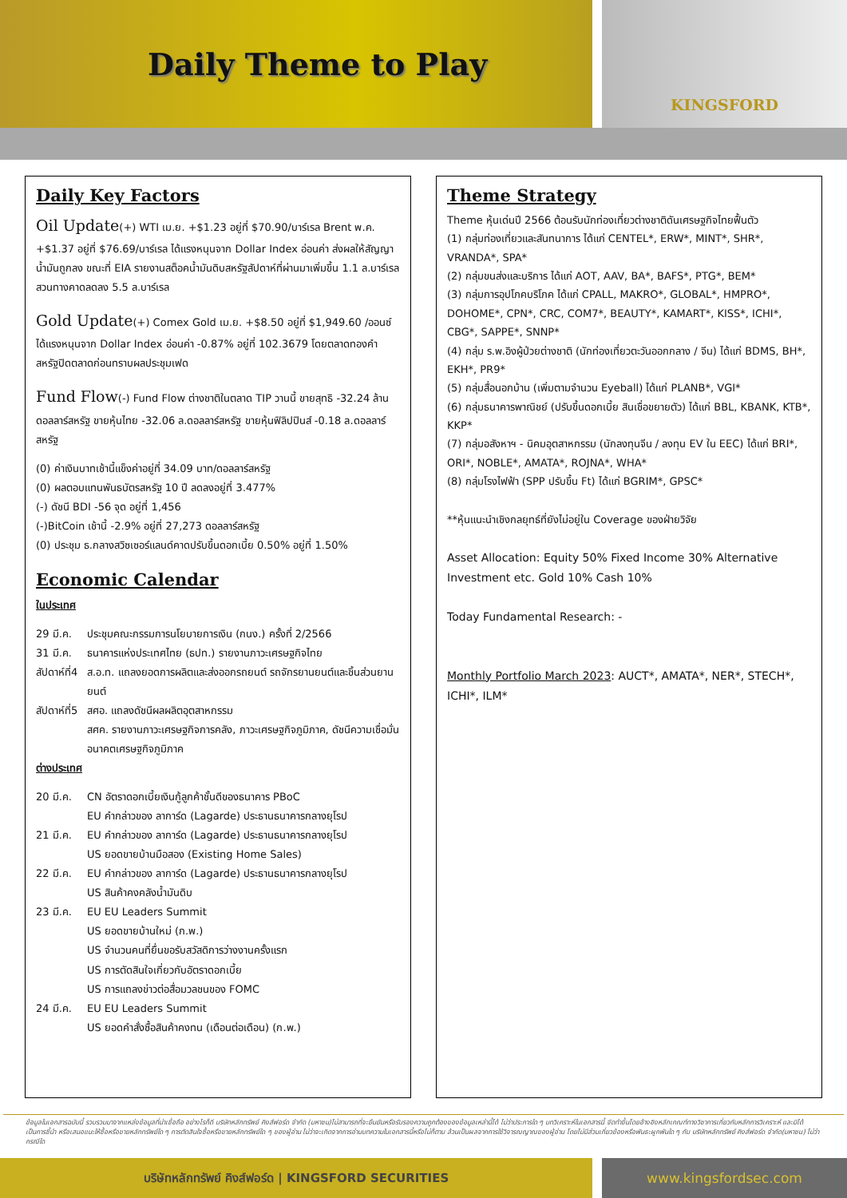Daily Theme to Play
KINGSFORD
Daily Key Factors
Oil Update(+) WTI เม.ย. +$1.23 อยู่ที่ $70.90/บาร์เรล Brent พ.ค. +$1.37 อยู่ที่ $76.69/บาร์เรล ได้แรงหนุนจาก Dollar Index อ่อนค่า ส่งผลให้สัญญาน้ำมันถูกลง ขณะที่ EIA รายงานสต็อคน้ำมันดิบสหรัฐสัปดาห์ที่ผ่านมาเพิ่มขึ้น 1.1 ล.บาร์เรล สวนทางคาดลดลง 5.5 ล.บาร์เรล
Gold Update(+) Comex Gold เม.ย. +$8.50 อยู่ที่ $1,949.60 /ออนซ์ ได้แรงหนุนจาก Dollar Index อ่อนค่า -0.87% อยู่ที่ 102.3679 โดยตลาดทองคำสหรัฐปิดตลาดก่อนทราบผลประชุมเฟด
Fund Flow(-) Fund Flow ต่างชาติในตลาด TIP วานนี้ ขายสุทธิ -32.24 ล้านดอลลาร์สหรัฐ ขายหุ้นไทย -32.06 ล.ดอลลาร์สหรัฐ ขายหุ้นฟิลิปปินส์ -0.18 ล.ดอลลาร์สหรัฐ
(0) ค่าเงินบาทเช้านี้แข็งค่าอยู่ที่ 34.09 บาท/ดอลลาร์สหรัฐ
(0) ผลตอบแทนพันธบัตรสหรัฐ 10 ปี ลดลงอยู่ที่ 3.477%
(-) ดัชนี BDI -56 จุด อยู่ที่ 1,456
(-)BitCoin เช้านี้ -2.9% อยู่ที่ 27,273 ดอลลาร์สหรัฐ
(0) ประชุม ธ.กลางสวิซเซอร์แลนด์คาดปรับขึ้นดอกเบี้ย 0.50% อยู่ที่ 1.50%
Economic Calendar
ในประเทศ
29 มี.ค. ประชุมคณะกรรมการนโยบายการเงิน (กนง.) ครั้งที่ 2/2566
31 มี.ค. ธนาคารแห่งประเทศไทย (ธปท.) รายงานภาวะเศรษฐกิจไทย
สัปดาห์ที่4 ส.อ.ท. แถลงยอดการผลิตและส่งออกรถยนต์ รถจักรยานยนต์และชิ้นส่วนยานยนต์
สัปดาห์ที่5 สศอ. แถลงดัชนีผลผลิตอุตสาหกรรม
สศค. รายงานภาวะเศรษฐกิจการคลัง, ภาวะเศรษฐกิจภูมิภาค, ดัชนีความเชื่อมั่นอนาคตเศรษฐกิจภูมิภาค
ต่างประเทศ
20 มี.ค. CN อัตราดอกเบี้ยเงินกู้ลูกค้าชั้นดีของธนาคาร PBoC
EU คำกล่าวของ ลาการ์ด (Lagarde) ประธานธนาคารกลางยุโรป
21 มี.ค. EU คำกล่าวของ ลาการ์ด (Lagarde) ประธานธนาคารกลางยุโรป
US ยอดขายบ้านมือสอง (Existing Home Sales)
22 มี.ค. EU คำกล่าวของ ลาการ์ด (Lagarde) ประธานธนาคารกลางยุโรป
US สินค้าคงคลังน้ำมันดิบ
23 มี.ค. EU EU Leaders Summit
US ยอดขายบ้านใหม่ (ก.พ.)
US จำนวนคนที่ยื่นขอรับสวัสดิการว่างงานครั้งแรก
US การตัดสินใจเกี่ยวกับอัตราดอกเบี้ย
US การแถลงข่าวต่อสื่อมวลชนของ FOMC
24 มี.ค. EU EU Leaders Summit
US ยอดคำสั่งซื้อสินค้าคงทน (เดือนต่อเดือน) (ก.พ.)
Theme Strategy
Theme หุ้นเด่นปี 2566 ต้อนรับนักท่องเที่ยวต่างชาติดันเศรษฐกิจไทยฟื้นตัว
(1) กลุ่มท่องเที่ยวและสันทนาการ ได้แก่ CENTEL*, ERW*, MINT*, SHR*, VRANDA*, SPA*
(2) กลุ่มขนส่งและบริการ ได้แก่ AOT, AAV, BA*, BAFS*, PTG*, BEM*
(3) กลุ่มการอุปโภคบริโภค ได้แก่ CPALL, MAKRO*, GLOBAL*, HMPRO*, DOHOME*, CPN*, CRC, COM7*, BEAUTY*, KAMART*, KISS*, ICHI*, CBG*, SAPPE*, SNNP*
(4) กลุ่ม ร.พ.อิงผู้ป่วยต่างชาติ (นักท่องเที่ยวตะวันออกกลาง / จีน) ได้แก่ BDMS, BH*, EKH*, PR9*
(5) กลุ่มสื่อนอกบ้าน (เพิ่มตามจำนวน Eyeball) ได้แก่ PLANB*, VGI*
(6) กลุ่มธนาคารพาณิชย์ (ปรับขึ้นดอกเบี้ย สินเชื่อขยายตัว) ได้แก่ BBL, KBANK, KTB*, KKP*
(7) กลุ่มอสังหาฯ - นิคมอุตสาหกรรม (นักลงทุนจีน / ลงทุน EV ใน EEC) ได้แก่ BRI*, ORI*, NOBLE*, AMATA*, ROJNA*, WHA*
(8) กลุ่มโรงไฟฟ้า (SPP ปรับขึ้น Ft) ได้แก่ BGRIM*, GPSC*
**หุ้นแนะนำเชิงกลยุทธ์ที่ยังไม่อยู่ใน Coverage ของฝ่ายวิจัย
Asset Allocation: Equity 50% Fixed Income 30% Alternative Investment etc. Gold 10% Cash 10%
Today Fundamental Research: -
Monthly Portfolio March 2023: AUCT*, AMATA*, NER*, STECH*, ICHI*, ILM*
ข้อมูลในเอกสารฉบับนี้ รวบรวมมาจากแหล่งข้อมูลที่น่าเชื่อถือ อย่างไรก็ดี บริษัทหลักทรัพย์ คิงส์ฟอร์ด จำกัด (มหาชน)ไม่สามารถที่จะยืนยันหรือรับรองความถูกต้องของข้อมูลเหล่านี้ได้ ไม่ว่าประการใด ๆ บทวิเคราะห์ในเอกสารนี้ จัดทำขึ้นโดยอ้างอิงหลักเกณฑ์ทางวิชาการเกี่ยวกับหลักการวิเคราะห์ และมิได้เป็นการชี้นำ หรือเสนอแนะให้ซื้อหรือขายหลักทรัพย์ใด ๆ การตัดสินใจซื้อหรือขายหลักทรัพย์ใด ๆ ของผู้อ่าน ไม่ว่าจะเกิดจากการอ่านบทความในเอกสารนี้หรือไม่ก็ตาม ล้วนเป็นผลจากการใช้วิจารณญาณของผู้อ่าน โดยไม่มีส่วนเกี่ยวข้องหรือพันธะผูกพันใด ๆ กับ บริษัทหลักทรัพย์ คิงส์ฟอร์ด จำกัด(มหาชน) ไม่ว่ากรณีใด
บริษัทหลักทรัพย์ คิงส์ฟอร์ด | KINGSFORD SECURITIES
www.kingsfordsec.com